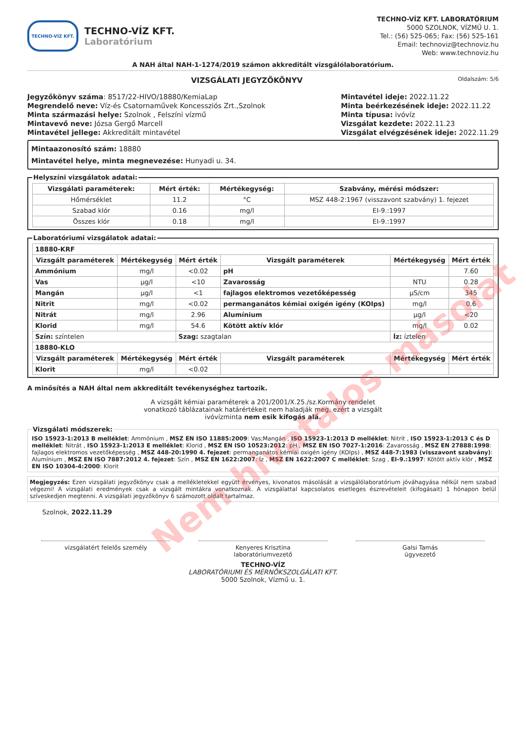TECHNO-VÍZ KFT.
TECHNO-VÍZ KFT.
Laboratórium
TECHNO-VÍZ KFT. LABORATÓRIUM
5000 SZOLNOK, VÍZMŰ U. 1.
Tel.: (56) 525-065; Fax: (56) 525-161
Email: technoviz@technoviz.hu
Web: www.technoviz.hu
A NAH által NAH-1-1274/2019 számon akkreditált vizsgálólaboratórium.
VIZSGÁLATI JEGYZŐKÖNYV
Oldalszám: 5/6
Jegyzőkönyv száma: 8517/22-HIVO/18880/KemiaLap
Megrendelő neve: Víz-és Csatornaművek Koncessziós Zrt.,Szolnok
Minta származási helye: Szolnok , Felszíni vízmű
Mintavevő neve: Józsa Gergő Marcell
Mintavétel jellege: Akkreditált mintavétel
Mintavétel ideje: 2022.11.22
Minta beérkezésének ideje: 2022.11.22
Minta típusa: ivóvíz
Vizsgálat kezdete: 2022.11.23
Vizsgálat elvégzésének ideje: 2022.11.29
Mintaazonosító szám: 18880
Mintavétel helye, minta megnevezése: Hunyadi u. 34.
Helyszíni vizsgálatok adatai:
| Vizsgálati paraméterek: | Mért érték: | Mértékegység: | Szabvány, mérési módszer: |
| --- | --- | --- | --- |
| Hőmérséklet | 11.2 | °C | MSZ 448-2:1967 (visszavont szabvány) 1. fejezet |
| Szabad klór | 0.16 | mg/l | EI-9.:1997 |
| Összes klór | 0.18 | mg/l | EI-9.:1997 |
Laboratóriumi vizsgálatok adatai:
| 18880-KRF | | | | | |
| Vizsgált paraméterek | Mértékegység | Mért érték | Vizsgált paraméterek | Mértékegység | Mért érték |
| Ammónium | mg/l | <0.02 | pH | | 7.60 |
| Vas | µg/l | <10 | Zavarosság | NTU | 0.28 |
| Mangán | µg/l | <1 | fajlagos elektromos vezetőképesség | µS/cm | 345 |
| Nitrit | mg/l | <0.02 | permanganátos kémiai oxigén igény (KOIps) | mg/l | 0.6 |
| Nitrát | mg/l | 2.96 | Alumínium | µg/l | <20 |
| Klorid | mg/l | 54.6 | Kötött aktív klór | mg/l | 0.02 |
| Szín: színtelen | | Szag: szagtalan | | Íz: íztelen | |
| 18880-KLO | | | | | |
| Vizsgált paraméterek | Mértékegység | Mért érték | Vizsgált paraméterek | Mértékegység | Mért érték |
| Klorit | mg/l | <0.02 | | | |
A minősítés a NAH által nem akkreditált tevékenységhez tartozik.
A vizsgált kémiai paraméterek a 201/2001/X.25./sz.Kormány rendelet vonatkozó táblázatainak határértékeit nem haladják meg, ezért a vizsgált ivóvízminta nem esik kifogás alá.
Vizsgálati módszerek:
ISO 15923-1:2013 B melléklet: Ammónium , MSZ EN ISO 11885:2009: Vas;Mangán , ISO 15923-1:2013 D melléklet: Nitrit , ISO 15923-1:2013 C és D melléklet: Nitrát , ISO 15923-1:2013 E melléklet: Klorid , MSZ EN ISO 10523:2012: pH , MSZ EN ISO 7027-1:2016: Zavarosság , MSZ EN 27888:1998: fajlagos elektromos vezetőképesség , MSZ 448-20:1990 4. fejezet: permanganátos kémiai oxigén igény (KOIps) , MSZ 448-7:1983 (visszavont szabvány): Alumínium , MSZ EN ISO 7887:2012 4. fejezet: Szín , MSZ EN 1622:2007: Íz , MSZ EN 1622:2007 C melléklet: Szag , EI-9.:1997: Kötött aktív klór , MSZ EN ISO 10304-4:2000: Klorit
Megjegyzés: Ezen vizsgálati jegyzőkönyv csak a mellékletekkel együtt érvényes, kivonatos másolását a vizsgálólaboratórium jóváhagyása nélkül nem szabad végezni! A vizsgálati eredmények csak a vizsgált mintákra vonatkoznak. A vizsgálattal kapcsolatos esetleges észrevételeit (kifogásait) 1 hónapon belül szíveskedjen megtenni. A vizsgálati jegyzőkönyv 6 számozott oldalt tartalmaz.
Szolnok, 2022.11.29
vizsgálatért felelős személy Kenyeres Krisztina
laboratóriumvezető
Galsi Tamás
ügyvezető
TECHNO-VÍZ
LABORATÓRIUMI ÉS MÉRNÖKSZOLGÁLATI KFT.
5000 Szolnok, Vízmű u. 1.
Nem hivatalos másolat